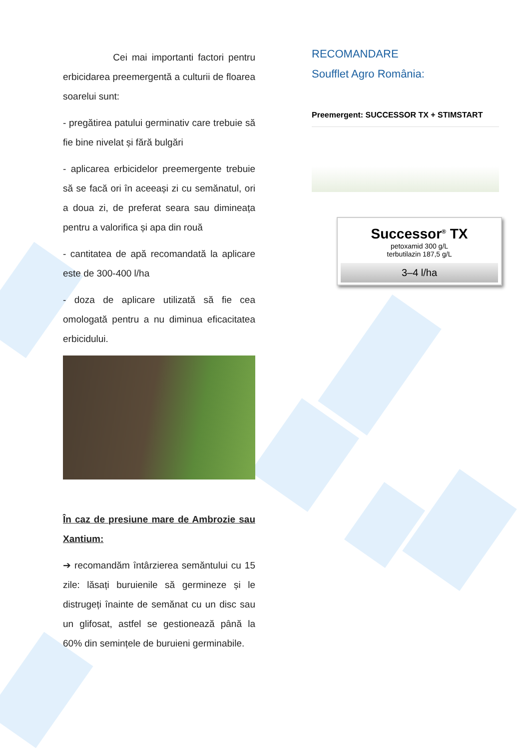Cei mai importanti factori pentru erbicidarea preemergentă a culturii de floarea soarelui sunt:
- pregătirea patului germinativ care trebuie să fie bine nivelat și fără bulgări
- aplicarea erbicidelor preemergente trebuie să se facă ori în aceeași zi cu semănatul, ori a doua zi, de preferat seara sau dimineața pentru a valorifica și apa din rouă
- cantitatea de apă recomandată la aplicare este de 300-400 l/ha
- doza de aplicare utilizată să fie cea omologată pentru a nu diminua eficacitatea erbicidului.
În caz de presiune mare de Ambrozie sau Xantium:
➔ recomandăm întârzierea semăntului cu 15 zile: lăsați buruienile să germineze și le distrugeți înainte de semănat cu un disc sau un glifosat, astfel se gestionează până la 60% din semințele de buruieni germinabile.
RECOMANDARE
Soufflet Agro România:
Preemergent: SUCCESSOR TX + STIMSTART
Successor<sup>®</sup> TX
petoxamid 300 g/L
terbutilazin 187,5 g/L
3–4 l/ha